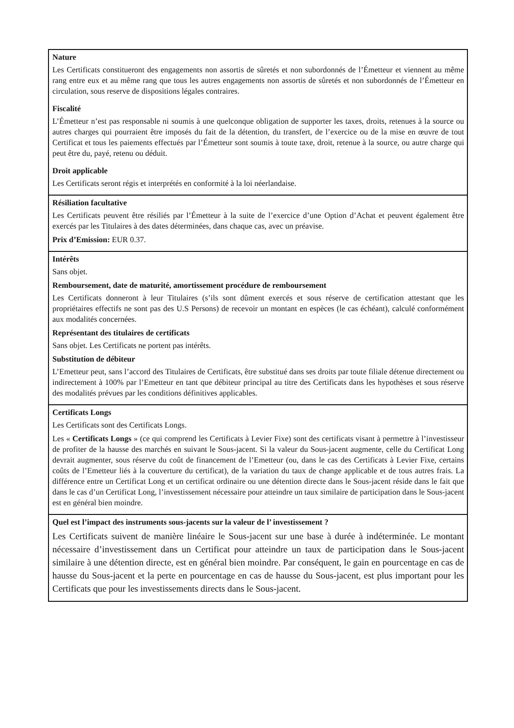| Nature Les Certificats constitueront des engagements non assortis de sûretés et non subordonnés de l’Émetteur et viennent au même rang entre eux et au même rang que tous les autres engagements non assortis de sûretés et non subordonnés de l’Émetteur en circulation, sous reserve de dispositions légales contraires. Fiscalité L’Émetteur n’est pas responsable ni soumis à une quelconque obligation de supporter les taxes, droits, retenues à la source ou autres charges qui pourraient être imposés du fait de la détention, du transfert, de l’exercice ou de la mise en œuvre de tout Certificat et tous les paiements effectués par l’Émetteur sont soumis à toute taxe, droit, retenue à la source, ou autre charge qui peut être du, payé, retenu ou déduit. Droit applicable Les Certificats seront régis et interprétés en conformité à la loi néerlandaise. |
| Résiliation facultative Les Certificats peuvent être résiliés par l’Émetteur à la suite de l’exercice d’une Option d’Achat et peuvent également être exercés par les Titulaires à des dates déterminées, dans chaque cas, avec un préavise. Prix d’Emission: EUR 0.37. |
| Intérêts Sans objet. Remboursement, date de maturité, amortissement procédure de remboursement Les Certificats donneront à leur Titulaires (s’ils sont dûment exercés et sous réserve de certification attestant que les propriétaires effectifs ne sont pas des U.S Persons) de recevoir un montant en espèces (le cas échéant), calculé conformément aux modalités concernées. Représentant des titulaires de certificats Sans objet. Les Certificats ne portent pas intérêts. Substitution de débiteur L’Emetteur peut, sans l’accord des Titulaires de Certificats, être substitué dans ses droits par toute filiale détenue directement ou indirectement à 100% par l’Emetteur en tant que débiteur principal au titre des Certificats dans les hypothèses et sous réserve des modalités prévues par les conditions définitives applicables. |
| Certificats Longs Les Certificats sont des Certificats Longs. Les « Certificats Longs » (ce qui comprend les Certificats à Levier Fixe) sont des certificats visant à permettre à l’investisseur de profiter de la hausse des marchés en suivant le Sous-jacent. Si la valeur du Sous-jacent augmente, celle du Certificat Long devrait augmenter, sous réserve du coût de financement de l’Emetteur (ou, dans le cas des Certificats à Levier Fixe, certains coûts de l’Emetteur liés à la couverture du certificat), de la variation du taux de change applicable et de tous autres frais. La différence entre un Certificat Long et un certificat ordinaire ou une détention directe dans le Sous-jacent réside dans le fait que dans le cas d’un Certificat Long, l’investissement nécessaire pour atteindre un taux similaire de participation dans le Sous-jacent est en général bien moindre. |
| Quel est l’impact des instruments sous-jacents sur la valeur de l’ investissement ? Les Certificats suivent de manière linéaire le Sous-jacent sur une base à durée à indéterminée. Le montant nécessaire d’investissement dans un Certificat pour atteindre un taux de participation dans le Sous-jacent similaire à une détention directe, est en général bien moindre. Par conséquent, le gain en pourcentage en cas de hausse du Sous-jacent et la perte en pourcentage en cas de hausse du Sous-jacent, est plus important pour les Certificats que pour les investissements directs dans le Sous-jacent. |